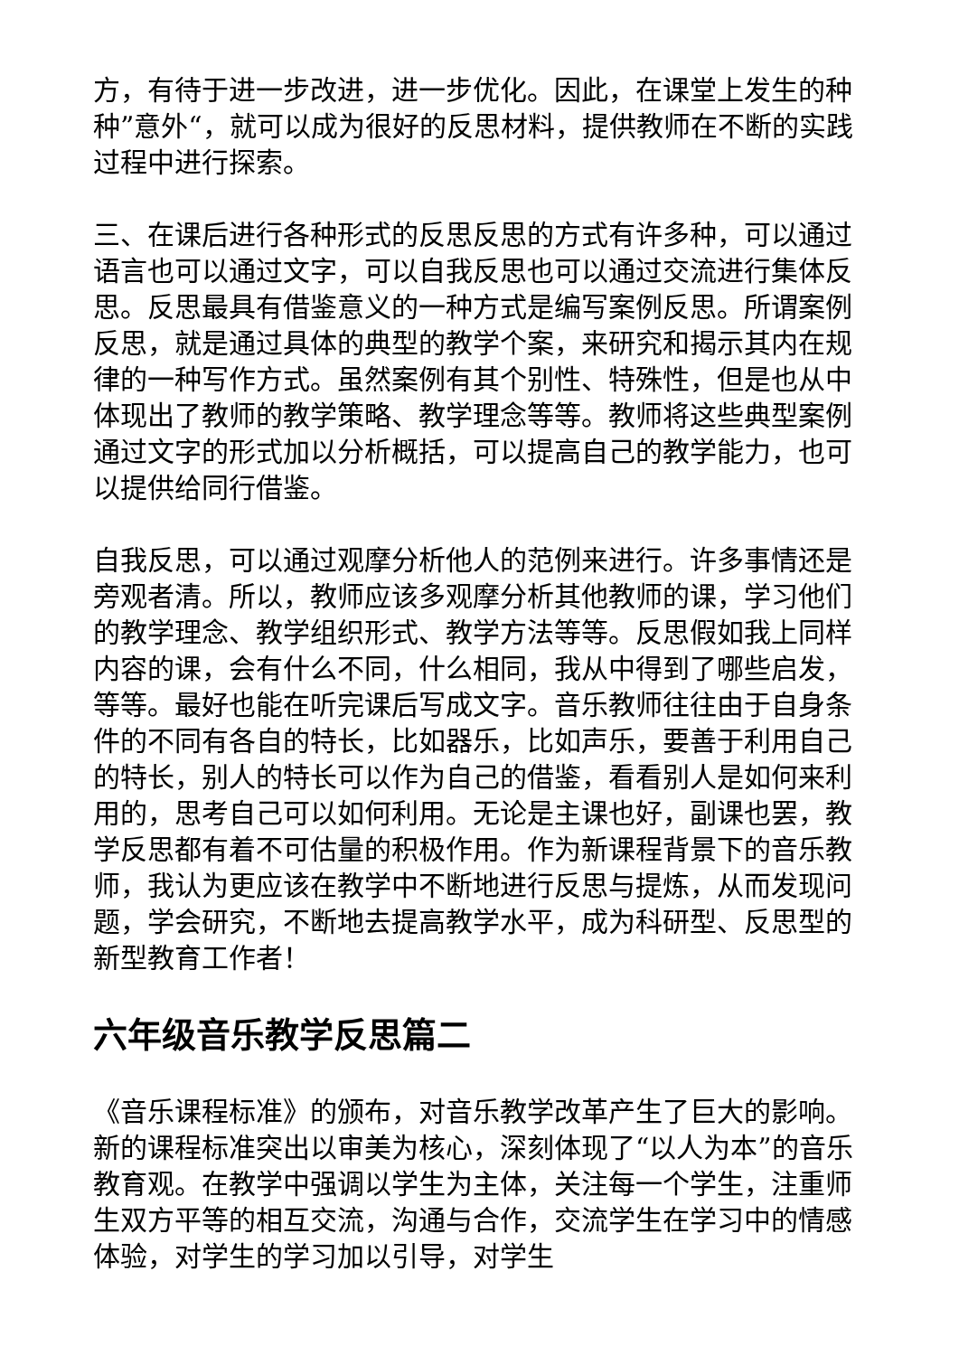方，有待于进一步改进，进一步优化。因此，在课堂上发生的种种”意外“，就可以成为很好的反思材料，提供教师在不断的实践过程中进行探索。
三、在课后进行各种形式的反思反思的方式有许多种，可以通过语言也可以通过文字，可以自我反思也可以通过交流进行集体反思。反思最具有借鉴意义的一种方式是编写案例反思。所谓案例反思，就是通过具体的典型的教学个案，来研究和揭示其内在规律的一种写作方式。虽然案例有其个别性、特殊性，但是也从中体现出了教师的教学策略、教学理念等等。教师将这些典型案例通过文字的形式加以分析概括，可以提高自己的教学能力，也可以提供给同行借鉴。
自我反思，可以通过观摩分析他人的范例来进行。许多事情还是旁观者清。所以，教师应该多观摩分析其他教师的课，学习他们的教学理念、教学组织形式、教学方法等等。反思假如我上同样内容的课，会有什么不同，什么相同，我从中得到了哪些启发，等等。最好也能在听完课后写成文字。音乐教师往往由于自身条件的不同有各自的特长，比如器乐，比如声乐，要善于利用自己的特长，别人的特长可以作为自己的借鉴，看看别人是如何来利用的，思考自己可以如何利用。无论是主课也好，副课也罢，教学反思都有着不可估量的积极作用。作为新课程背景下的音乐教师，我认为更应该在教学中不断地进行反思与提炼，从而发现问题，学会研究，不断地去提高教学水平，成为科研型、反思型的新型教育工作者！
六年级音乐教学反思篇二
《音乐课程标准》的颁布，对音乐教学改革产生了巨大的影响。新的课程标准突出以审美为核心，深刻体现了“以人为本”的音乐教育观。在教学中强调以学生为主体，关注每一个学生，注重师生双方平等的相互交流，沟通与合作，交流学生在学习中的情感体验，对学生的学习加以引导，对学生